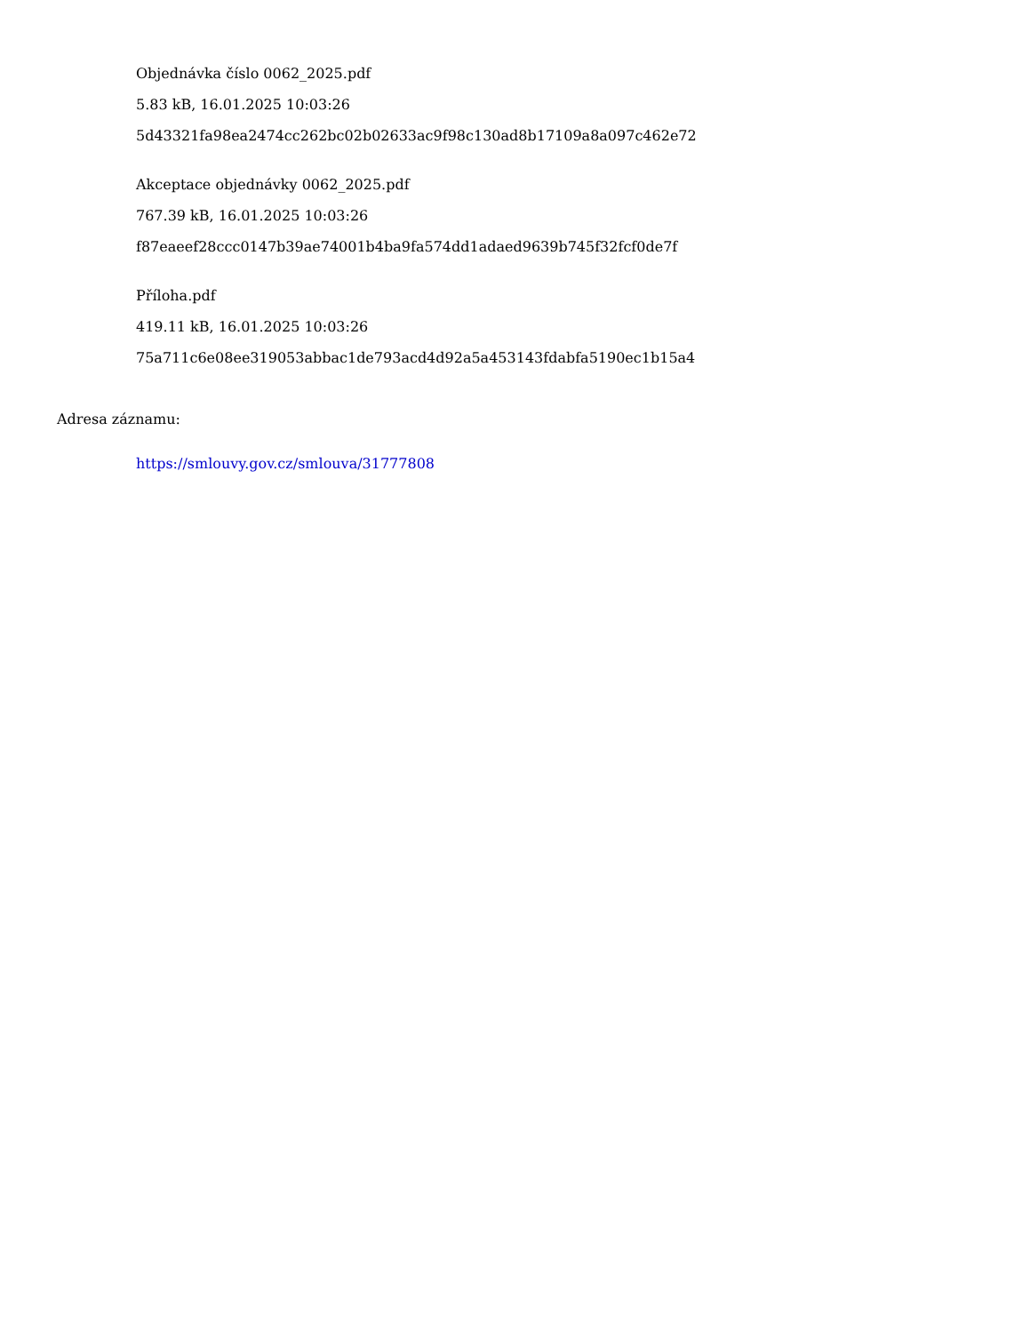Objednávka číslo 0062_2025.pdf
5.83 kB, 16.01.2025 10:03:26
5d43321fa98ea2474cc262bc02b02633ac9f98c130ad8b17109a8a097c462e72
Akceptace objednávky 0062_2025.pdf
767.39 kB, 16.01.2025 10:03:26
f87eaeef28ccc0147b39ae74001b4ba9fa574dd1adaed9639b745f32fcf0de7f
Příloha.pdf
419.11 kB, 16.01.2025 10:03:26
75a711c6e08ee319053abbac1de793acd4d92a5a453143fdabfa5190ec1b15a4
Adresa záznamu:
https://smlouvy.gov.cz/smlouva/31777808